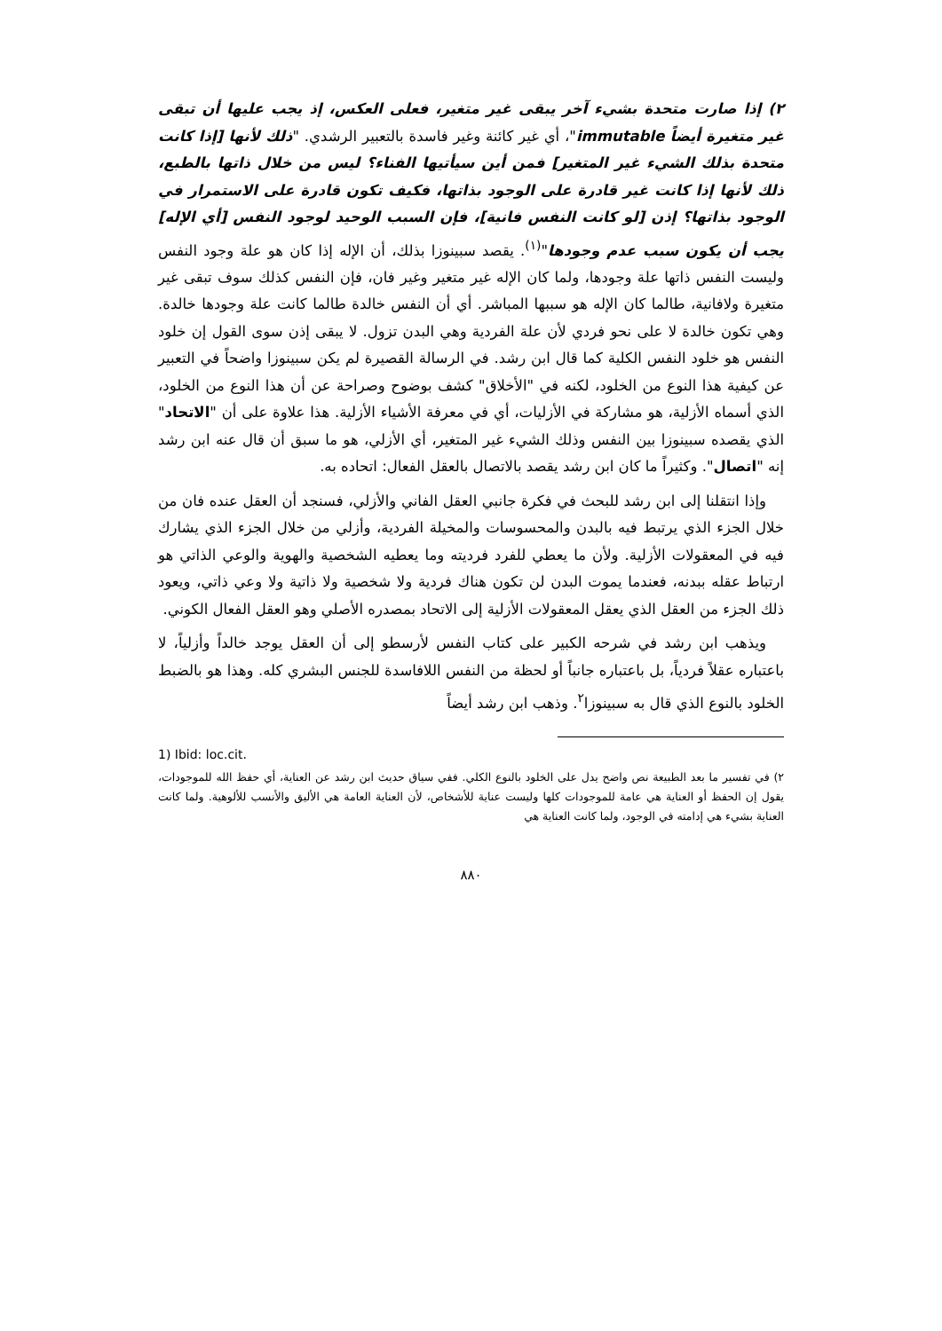٢) إذا صارت متحدة بشيء آخر يبقى غير متغير، فعلى العكس، إذ يجب عليها أن تبقى غير متغيرة أيضاً immutable"، أي غير كائنة وغير فاسدة بالتعبير الرشدي. "ذلك لأنها [إذا كانت متحدة بذلك الشيء غير المتغير] فمن أين سيأتيها الفناء؟ ليس من خلال ذاتها بالطبع، ذلك لأنها إذا كانت غير قادرة على الوجود بذاتها، فكيف تكون قادرة على الاستمرار في الوجود بذاتها؟ إذن [لو كانت النفس فانية]، فإن السبب الوحيد لوجود النفس [أي الإله] يجب أن يكون سبب عدم وجودها"<sup>(١)</sup>. يقصد سبينوزا بذلك، أن الإله إذا كان هو علة وجود النفس وليست النفس ذاتها علة وجودها، ولما كان الإله غير متغير وغير فان، فإن النفس كذلك سوف تبقى غير متغيرة ولافانية، طالما كان الإله هو سببها المباشر. أي أن النفس خالدة طالما كانت علة وجودها خالدة. وهي تكون خالدة لا على نحو فردي لأن علة الفردية وهي البدن تزول. لا يبقى إذن سوى القول إن خلود النفس هو خلود النفس الكلية كما قال ابن رشد. في الرسالة القصيرة لم يكن سبينوزا واضحاً في التعبير عن كيفية هذا النوع من الخلود، لكنه في "الأخلاق" كشف بوضوح وصراحة عن أن هذا النوع من الخلود، الذي أسماه الأزلية، هو مشاركة في الأزليات، أي في معرفة الأشياء الأزلية. هذا علاوة على أن "الاتحاد" الذي يقصده سبينوزا بين النفس وذلك الشيء غير المتغير، أي الأزلي، هو ما سبق أن قال عنه ابن رشد إنه "اتصال". وكثيراً ما كان ابن رشد يقصد بالاتصال بالعقل الفعال: اتحاده به.
وإذا انتقلنا إلى ابن رشد للبحث في فكرة جانبي العقل الفاني والأزلي، فسنجد أن العقل عنده فان من خلال الجزء الذي يرتبط فيه بالبدن والمحسوسات والمخيلة الفردية، وأزلي من خلال الجزء الذي يشارك فيه في المعقولات الأزلية. ولأن ما يعطي للفرد فرديته وما يعطيه الشخصية والهوية والوعي الذاتي هو ارتباط عقله ببدنه، فعندما يموت البدن لن تكون هناك فردية ولا شخصية ولا ذاتية ولا وعي ذاتي، ويعود ذلك الجزء من العقل الذي يعقل المعقولات الأزلية إلى الاتحاد بمصدره الأصلي وهو العقل الفعال الكوني.
ويذهب ابن رشد في شرحه الكبير على كتاب النفس لأرسطو إلى أن العقل يوجد خالداً وأزلياً، لا باعتباره عقلاً فردياً، بل باعتباره جانباً أو لحظة من النفس اللافاسدة للجنس البشري كله. وهذا هو بالضبط الخلود بالنوع الذي قال به سبينوزا<sup>٢</sup>. وذهب ابن رشد أيضاً
1) Ibid: loc.cit.
٢) في تفسير ما بعد الطبيعة نص واضح يدل على الخلود بالنوع الكلي. ففي سياق حديث ابن رشد عن العناية، أي حفظ الله للموجودات، يقول إن الحفظ أو العناية هي عامة للموجودات كلها وليست عناية للأشخاص، لأن العناية العامة هي الأليق والأنسب للألوهية. ولما كانت العناية بشيء هي إدامته في الوجود، ولما كانت العناية هي
٨٨٠